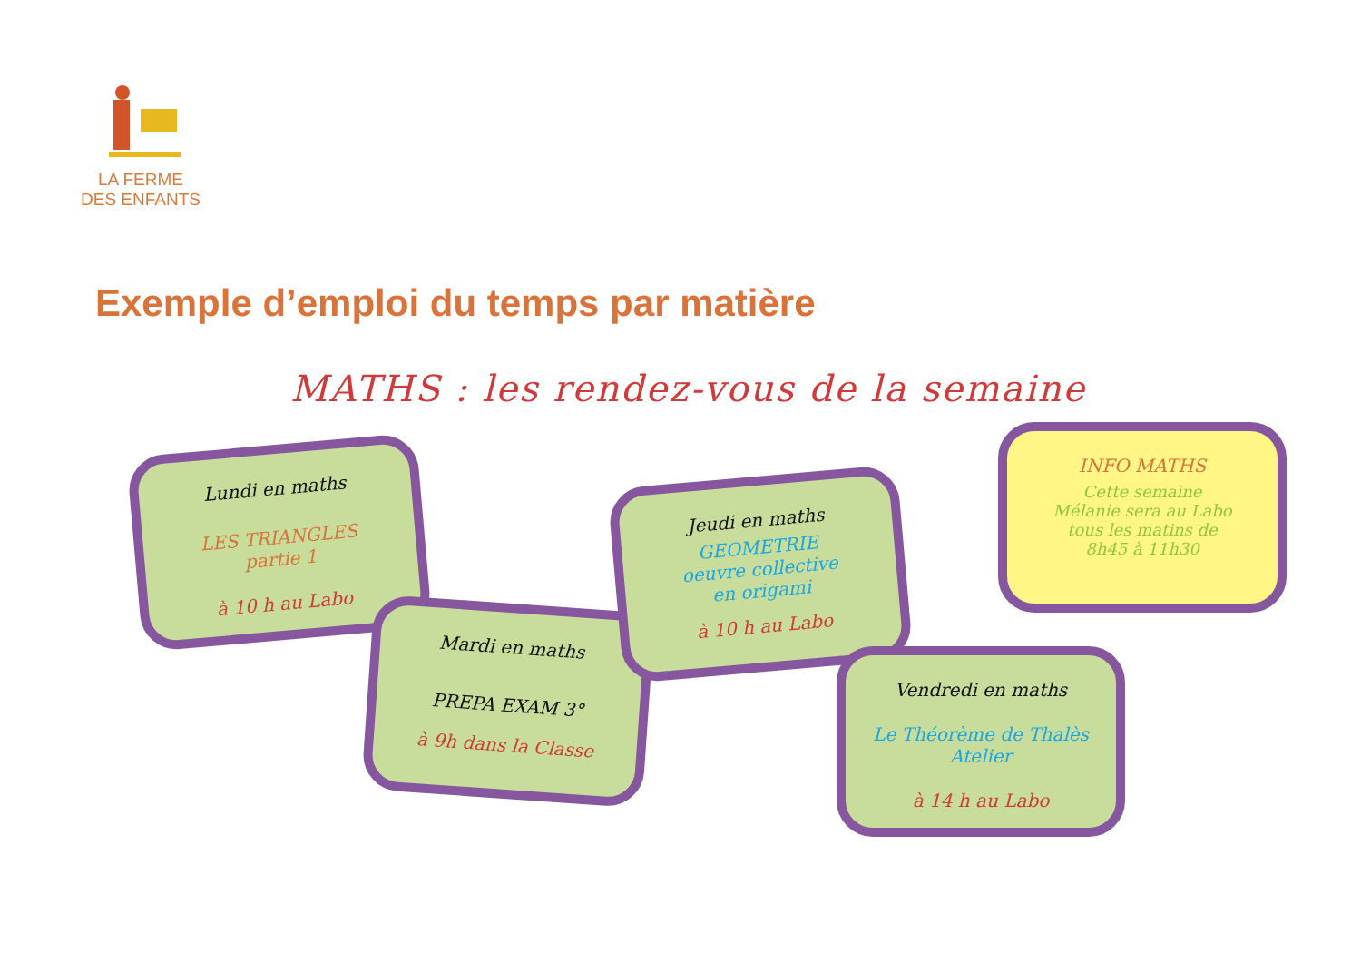LA FERME
DES ENFANTS
Exemple d’emploi du temps par matière
MATHS : les rendez-vous de la semaine
Lundi en maths
LES TRIANGLES
partie 1
à 10 h au Labo
Mardi en maths
PREPA EXAM 3°
à 9h dans la Classe
Jeudi en maths
GEOMETRIE
oeuvre collective
en origami
à 10 h au Labo
INFO MATHS
Cette semaine
Mélanie sera au Labo
tous les matins de
8h45 à 11h30
Vendredi en maths
Le Théorème de Thalès
Atelier
à 14 h au Labo